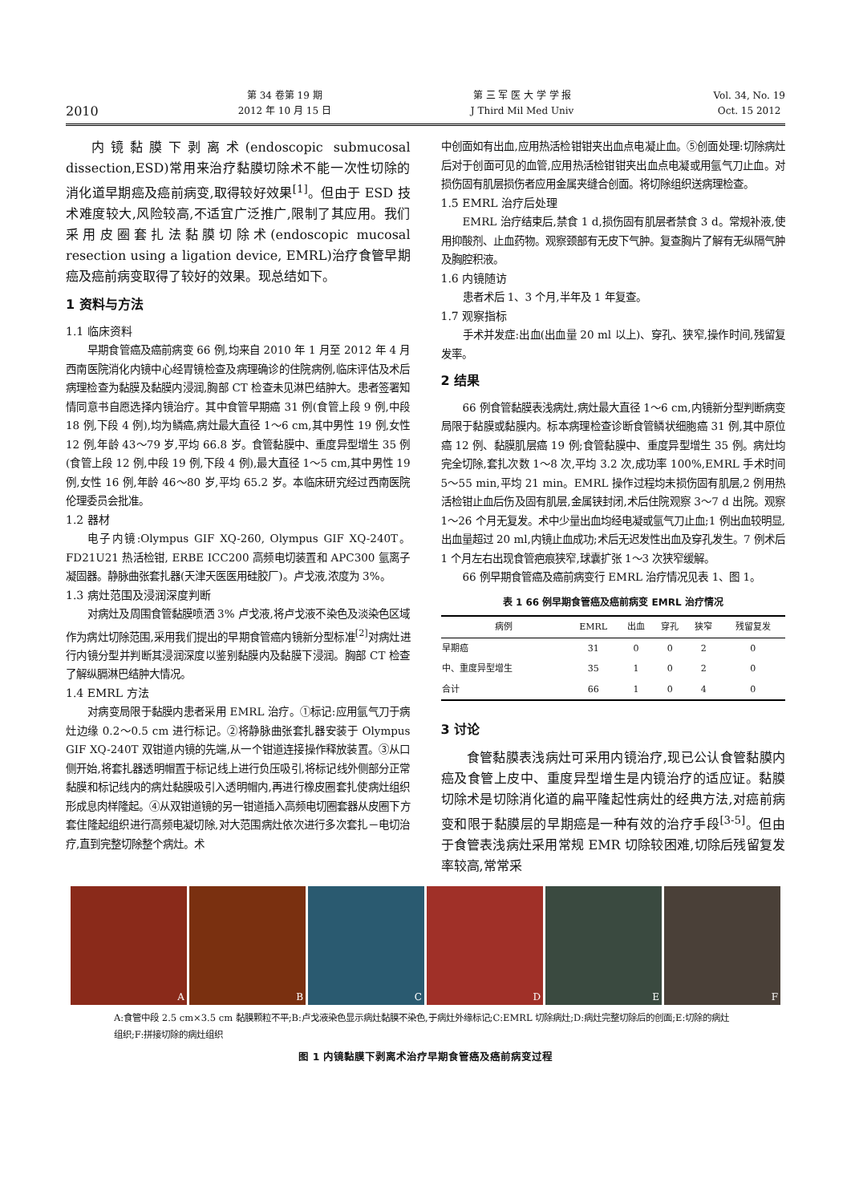2010
第 34 卷第 19 期
2012 年 10 月 15 日
第 三 军 医 大 学 学 报
J Third Mil Med Univ
Vol. 34, No. 19
Oct. 15 2012
内镜黏膜下剥离术(endoscopic submucosal dissection,ESD)常用来治疗黏膜切除术不能一次性切除的消化道早期癌及癌前病变,取得较好效果<sup>[1]</sup>。但由于 ESD 技术难度较大,风险较高,不适宜广泛推广,限制了其应用。我们采用皮圈套扎法黏膜切除术(endoscopic mucosal resection using a ligation device, EMRL)治疗食管早期癌及癌前病变取得了较好的效果。现总结如下。
1 资料与方法
1.1 临床资料
早期食管癌及癌前病变 66 例,均来自 2010 年 1 月至 2012 年 4 月西南医院消化内镜中心经胃镜检查及病理确诊的住院病例,临床评估及术后病理检查为黏膜及黏膜内浸润,胸部 CT 检查未见淋巴结肿大。患者签署知情同意书自愿选择内镜治疗。其中食管早期癌 31 例(食管上段 9 例,中段 18 例,下段 4 例),均为鳞癌,病灶最大直径 1～6 cm,其中男性 19 例,女性 12 例,年龄 43～79 岁,平均 66.8 岁。食管黏膜中、重度异型增生 35 例(食管上段 12 例,中段 19 例,下段 4 例),最大直径 1～5 cm,其中男性 19 例,女性 16 例,年龄 46～80 岁,平均 65.2 岁。本临床研究经过西南医院伦理委员会批准。
1.2 器材
电子内镜:Olympus GIF XQ-260, Olympus GIF XQ-240T。FD21U21 热活检钳, ERBE ICC200 高频电切装置和 APC300 氩离子凝固器。静脉曲张套扎器(天津天医医用硅胶厂)。卢戈液,浓度为 3%。
1.3 病灶范围及浸润深度判断
对病灶及周围食管黏膜喷洒 3% 卢戈液,将卢戈液不染色及淡染色区域作为病灶切除范围,采用我们提出的早期食管癌内镜新分型标准<sup>[2]</sup>对病灶进行内镜分型并判断其浸润深度以鉴别黏膜内及黏膜下浸润。胸部 CT 检查了解纵膈淋巴结肿大情况。
1.4 EMRL 方法
对病变局限于黏膜内患者采用 EMRL 治疗。①标记:应用氩气刀于病灶边缘 0.2～0.5 cm 进行标记。②将静脉曲张套扎器安装于 Olympus GIF XQ-240T 双钳道内镜的先端,从一个钳道连接操作释放装置。③从口侧开始,将套扎器透明帽置于标记线上进行负压吸引,将标记线外侧部分正常黏膜和标记线内的病灶黏膜吸引入透明帽内,再进行橡皮圈套扎使病灶组织形成息肉样隆起。④从双钳道镜的另一钳道插入高频电切圈套器从皮圈下方套住隆起组织进行高频电凝切除,对大范围病灶依次进行多次套扎－电切治疗,直到完整切除整个病灶。术
中创面如有出血,应用热活检钳钳夹出血点电凝止血。⑤创面处理:切除病灶后对于创面可见的血管,应用热活检钳钳夹出血点电凝或用氩气刀止血。对损伤固有肌层损伤者应用金属夹缝合创面。将切除组织送病理检查。
1.5 EMRL 治疗后处理
EMRL 治疗结束后,禁食 1 d,损伤固有肌层者禁食 3 d。常规补液,使用抑酸剂、止血药物。观察颈部有无皮下气肿。复查胸片了解有无纵隔气肿及胸腔积液。
1.6 内镜随访
患者术后 1、3 个月,半年及 1 年复查。
1.7 观察指标
手术并发症:出血(出血量 20 ml 以上)、穿孔、狭窄,操作时间,残留复发率。
2 结果
66 例食管黏膜表浅病灶,病灶最大直径 1～6 cm,内镜新分型判断病变局限于黏膜或黏膜内。标本病理检查诊断食管鳞状细胞癌 31 例,其中原位癌 12 例、黏膜肌层癌 19 例;食管黏膜中、重度异型增生 35 例。病灶均完全切除,套扎次数 1～8 次,平均 3.2 次,成功率 100%,EMRL 手术时间 5～55 min,平均 21 min。EMRL 操作过程均未损伤固有肌层,2 例用热活检钳止血后伤及固有肌层,金属铗封闭,术后住院观察 3～7 d 出院。观察 1～26 个月无复发。术中少量出血均经电凝或氩气刀止血;1 例出血较明显,出血量超过 20 ml,内镜止血成功;术后无迟发性出血及穿孔发生。7 例术后 1 个月左右出现食管疤痕狭窄,球囊扩张 1～3 次狭窄缓解。
66 例早期食管癌及癌前病变行 EMRL 治疗情况见表 1、图 1。
表 1 66 例早期食管癌及癌前病变 EMRL 治疗情况
| 病例 | EMRL | 出血 | 穿孔 | 狭窄 | 残留复发 |
| --- | --- | --- | --- | --- | --- |
| 早期癌 | 31 | 0 | 0 | 2 | 0 |
| 中、重度异型增生 | 35 | 1 | 0 | 2 | 0 |
| 合计 | 66 | 1 | 0 | 4 | 0 |
3 讨论
食管黏膜表浅病灶可采用内镜治疗,现已公认食管黏膜内癌及食管上皮中、重度异型增生是内镜治疗的适应证。黏膜切除术是切除消化道的扁平隆起性病灶的经典方法,对癌前病变和限于黏膜层的早期癌是一种有效的治疗手段<sup>[3-5]</sup>。但由于食管表浅病灶采用常规 EMR 切除较困难,切除后残留复发率较高,常常采
A B C D E F
A:食管中段 2.5 cm×3.5 cm 黏膜颗粒不平;B:卢戈液染色显示病灶黏膜不染色,于病灶外缘标记;C:EMRL 切除病灶;D:病灶完整切除后的创面;E:切除的病灶组织;F:拼接切除的病灶组织
图 1 内镜黏膜下剥离术治疗早期食管癌及癌前病变过程